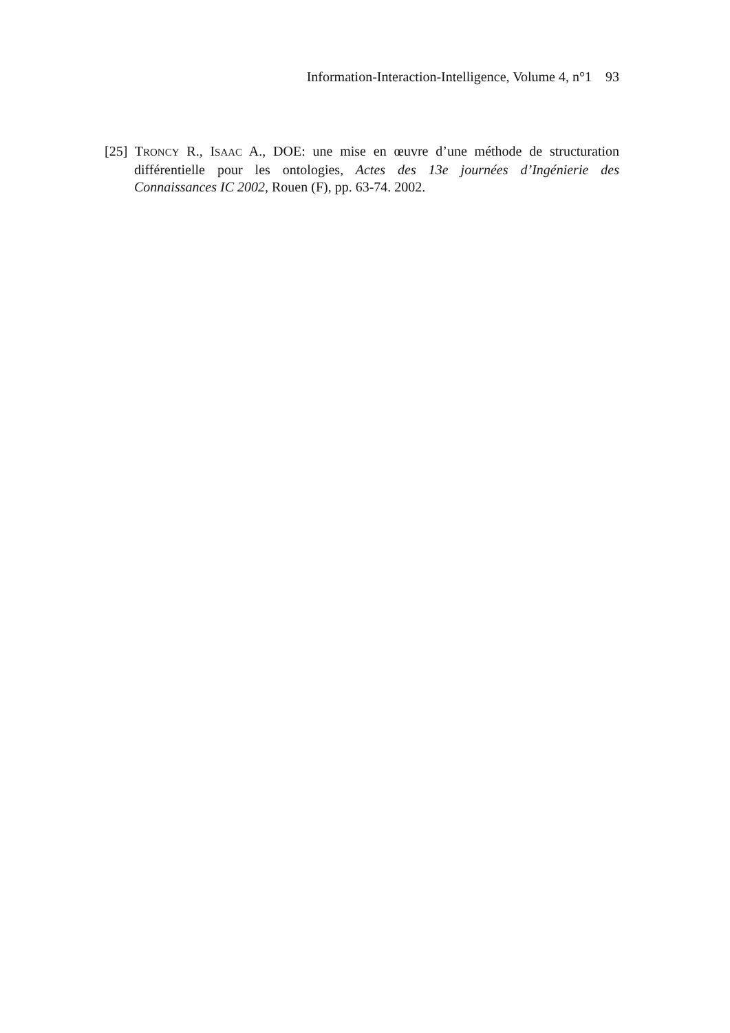Information-Interaction-Intelligence, Volume 4, n°1 93
[25] TRONCY R., ISAAC A., DOE: une mise en œuvre d’une méthode de structuration différentielle pour les ontologies, Actes des 13e journées d’Ingénierie des Connaissances IC 2002, Rouen (F), pp. 63-74. 2002.